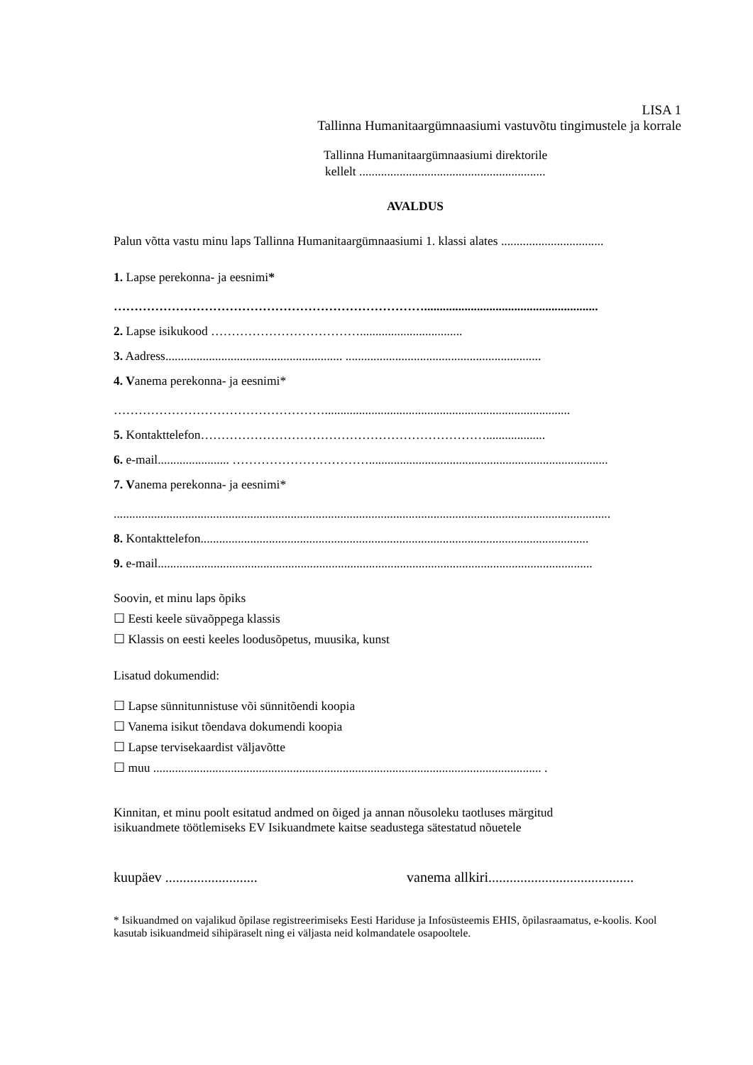LISA 1
Tallinna Humanitaargümnaasiumi vastuvõtu tingimustele ja korrale
Tallinna Humanitaargümnaasiumi direktorile
kellelt ............................................................
AVALDUS
Palun võtta vastu minu laps Tallinna Humanitaargümnaasiumi 1. klassi alates .................................
1. Lapse perekonna- ja eesnimi*
…………………………………………………………………........................................................
2. Lapse isikukood ……………………………….................................
3. Aadress......................................................... ...............................................................
4. Vanema perekonna- ja eesnimi*
……………………………………………...............................................................................
5. Kontakttelefon……………………………………………………………...................
6. e-mail....................... …………………………….............................................................................
7. Vanema perekonna- ja eesnimi*
................................................................................................................................................................
8. Kontakttelefon.............................................................................................................................
9. e-mail............................................................................................................................................
Soovin, et minu laps õpiks
☐ Eesti keele süvaõppega klassis
☐ Klassis on eesti keeles loodusõpetus, muusika, kunst
Lisatud dokumendid:
☐ Lapse sünnitunnistuse või sünnitõendi koopia
☐ Vanema isikut tõendava dokumendi koopia
☐ Lapse tervisekaardist väljavõtte
☐ muu ............................................................................................................................. .
Kinnitan, et minu poolt esitatud andmed on õiged ja annan nõusoleku taotluses märgitud
isikuandmete töötlemiseks EV Isikuandmete kaitse seadustega sätestatud nõuetele
kuupäev .......................... vanema allkiri.........................................
* Isikuandmed on vajalikud õpilase registreerimiseks Eesti Hariduse ja Infosüsteemis EHIS, õpilasraamatus, e-koolis. Kool kasutab isikuandmeid sihipäraselt ning ei väljasta neid kolmandatele osapooltele.